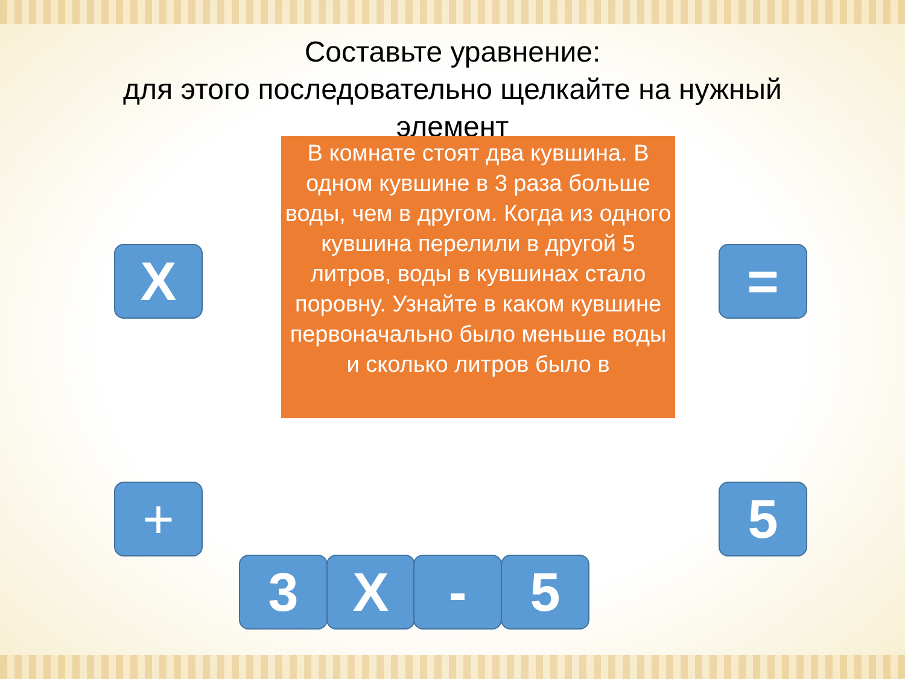Составьте уравнение:
для этого последовательно щелкайте на нужный элемент
В комнате стоят два кувшина. В одном кувшине в 3 раза больше воды, чем в другом. Когда из одного кувшина перелили в другой 5 литров, воды в кувшинах стало поровну. Узнайте в каком кувшине первоначально было меньше воды и сколько литров было в
X =
+ 5
3 X - 5